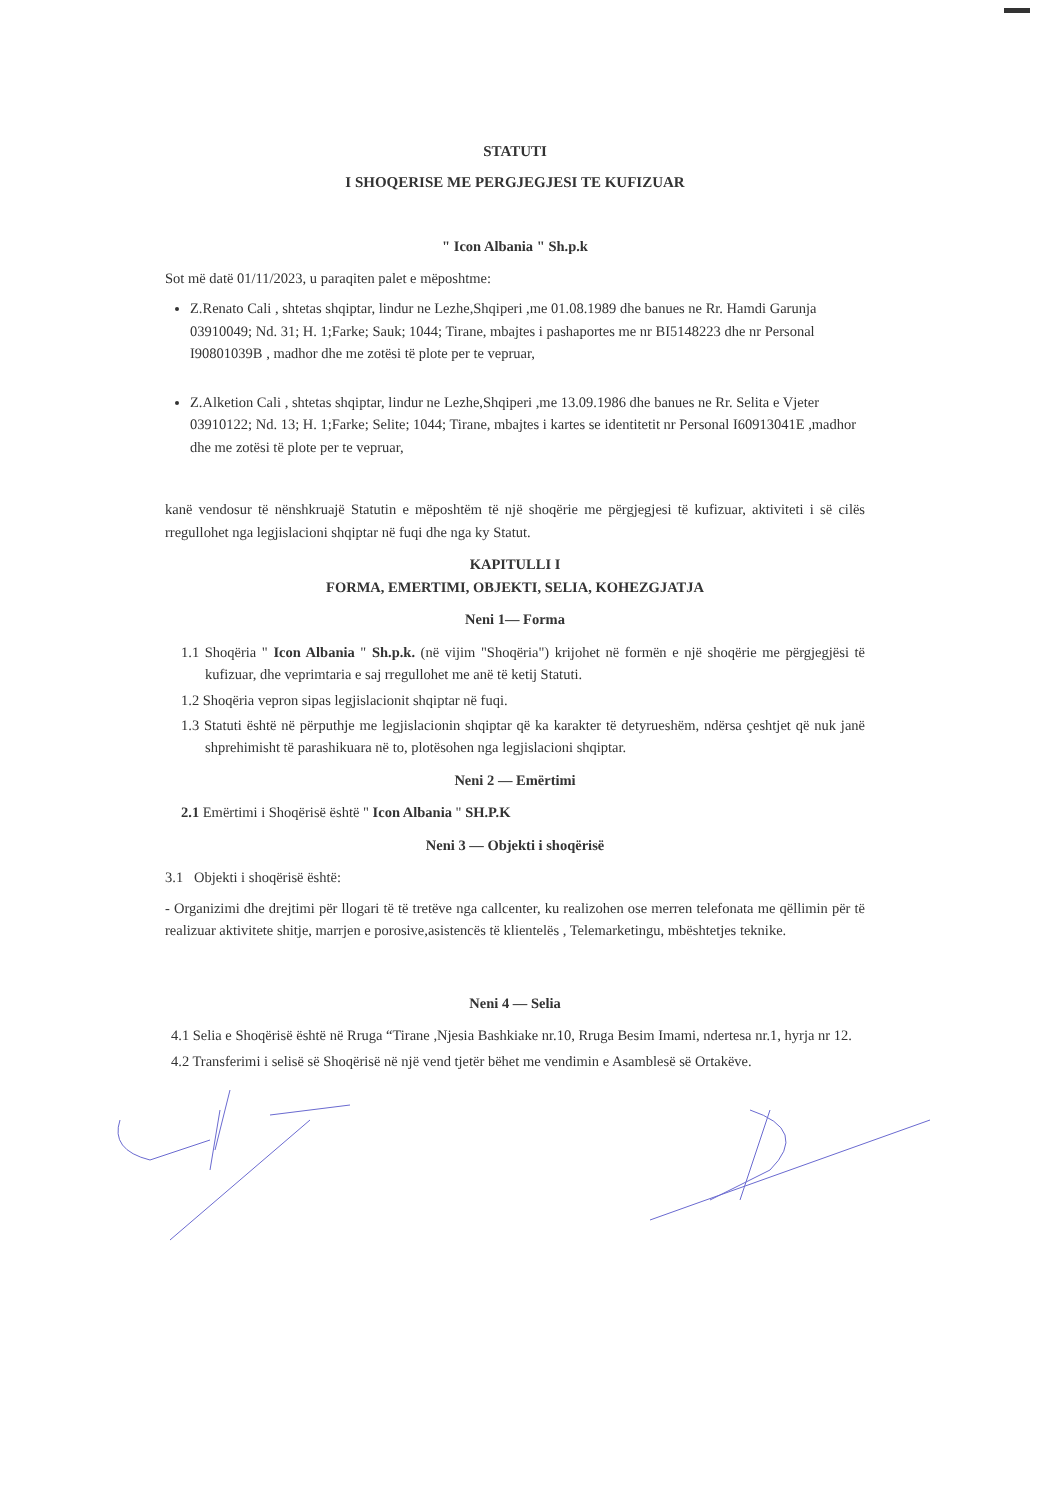STATUTI
I SHOQERISE ME PERGJEGJESI TE KUFIZUAR
" Icon Albania " Sh.p.k
Sot më datë 01/11/2023, u paraqiten palet e mëposhtme:
Z.Renato Cali , shtetas shqiptar, lindur ne Lezhe,Shqiperi ,me 01.08.1989 dhe banues ne Rr. Hamdi Garunja 03910049; Nd. 31; H. 1;Farke; Sauk; 1044; Tirane, mbajtes i pashaportes me nr BI5148223 dhe nr Personal I90801039B , madhor dhe me zotësi të plote per te vepruar,
Z.Alketion Cali , shtetas shqiptar, lindur ne Lezhe,Shqiperi ,me 13.09.1986 dhe banues ne Rr. Selita e Vjeter 03910122; Nd. 13; H. 1;Farke; Selite; 1044; Tirane, mbajtes i kartes se identitetit nr Personal I60913041E ,madhor dhe me zotësi të plote per te vepruar,
kanë vendosur të nënshkruajë Statutin e mëposhtëm të një shoqërie me përgjegjesi të kufizuar, aktiviteti i së cilës rregullohet nga legjislacioni shqiptar në fuqi dhe nga ky Statut.
KAPITULLI I
FORMA, EMERTIMI, OBJEKTI, SELIA, KOHEZGJATJA
Neni 1— Forma
1.1 Shoqëria " Icon Albania " Sh.p.k. (në vijim "Shoqëria") krijohet në formën e një shoqërie me përgjegjësi të kufizuar, dhe veprimtaria e saj rregullohet me anë të ketij Statuti.
1.2 Shoqëria vepron sipas legjislacionit shqiptar në fuqi.
1.3 Statuti është në përputhje me legjislacionin shqiptar që ka karakter të detyrueshëm, ndërsa çeshtjet që nuk janë shprehimisht të parashikuara në to, plotësohen nga legjislacioni shqiptar.
Neni 2 — Emërtimi
2.1 Emërtimi i Shoqërisë është " Icon Albania " SH.P.K
Neni 3 — Objekti i shoqërisë
3.1 Objekti i shoqërisë është:
- Organizimi dhe drejtimi për llogari të të tretëve nga callcenter, ku realizohen ose merren telefonata me qëllimin për të realizuar aktivitete shitje, marrjen e porosive,asistencës të klientelës , Telemarketingu, mbështetjes teknike.
Neni 4 — Selia
4.1 Selia e Shoqërisë është në Rruga “Tirane ,Njesia Bashkiake nr.10, Rruga Besim Imami, ndertesa nr.1, hyrja nr 12.
4.2 Transferimi i selisë së Shoqërisë në një vend tjetër bëhet me vendimin e Asamblesë së Ortakëve.